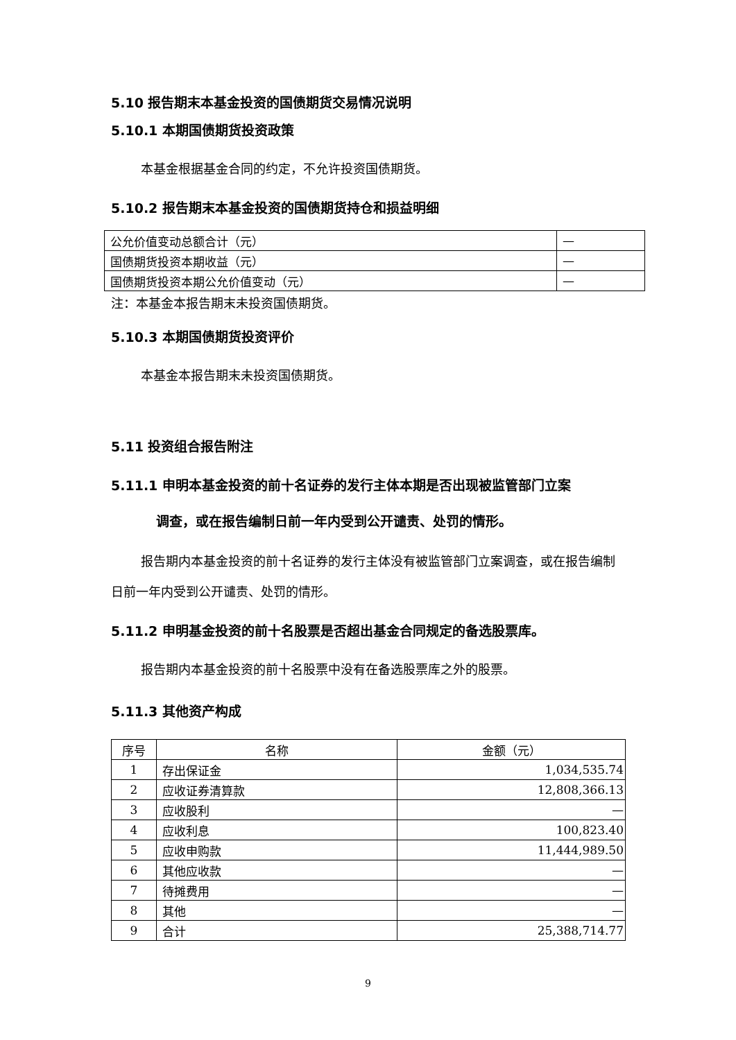5.10 报告期末本基金投资的国债期货交易情况说明
5.10.1 本期国债期货投资政策
本基金根据基金合同的约定，不允许投资国债期货。
5.10.2 报告期末本基金投资的国债期货持仓和损益明细
| 公允价值变动总额合计（元） | — |
| 国债期货投资本期收益（元） | — |
| 国债期货投资本期公允价值变动（元） | — |
注：本基金本报告期末未投资国债期货。
5.10.3 本期国债期货投资评价
本基金本报告期末未投资国债期货。
5.11 投资组合报告附注
5.11.1 申明本基金投资的前十名证券的发行主体本期是否出现被监管部门立案
调查，或在报告编制日前一年内受到公开谴责、处罚的情形。
报告期内本基金投资的前十名证券的发行主体没有被监管部门立案调查，或在报告编制日前一年内受到公开谴责、处罚的情形。
5.11.2 申明基金投资的前十名股票是否超出基金合同规定的备选股票库。
报告期内本基金投资的前十名股票中没有在备选股票库之外的股票。
5.11.3 其他资产构成
| 序号 | 名称 | 金额（元） |
| --- | --- | --- |
| 1 | 存出保证金 | 1,034,535.74 |
| 2 | 应收证券清算款 | 12,808,366.13 |
| 3 | 应收股利 | — |
| 4 | 应收利息 | 100,823.40 |
| 5 | 应收申购款 | 11,444,989.50 |
| 6 | 其他应收款 | — |
| 7 | 待摊费用 | — |
| 8 | 其他 | — |
| 9 | 合计 | 25,388,714.77 |
9